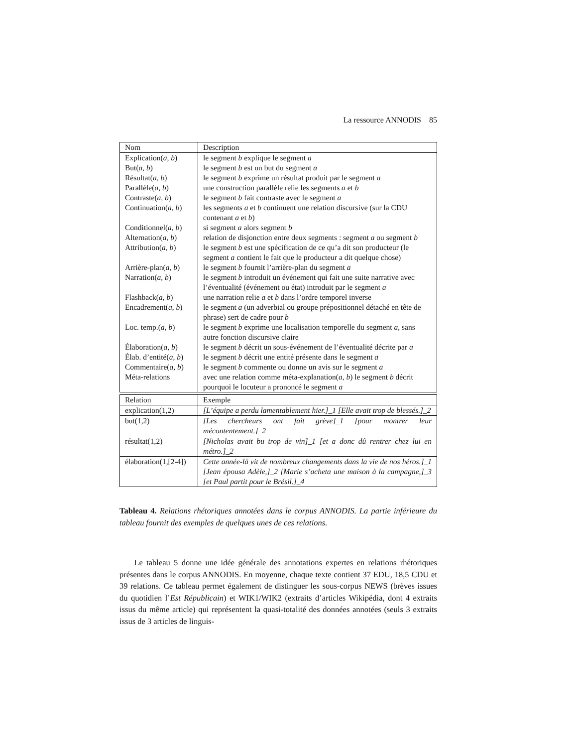La ressource ANNODIS 85
| Nom | Description |
| Explication( a , b ) | le segment b explique le segment a |
| But( a , b ) | le segment b est un but du segment a |
| Résultat( a , b ) | le segment b exprime un résultat produit par le segment a |
| Parallèle( a , b ) | une construction parallèle relie les segments a et b |
| Contraste( a , b ) | le segment b fait contraste avec le segment a |
| Continuation( a , b ) | les segments a et b continuent une relation discursive (sur la CDU contenant a et b ) |
| Conditionnel( a , b ) | si segment a alors segment b |
| Alternation( a , b ) | relation de disjonction entre deux segments : segment a ou segment b |
| Attribution( a , b ) | le segment b est une spécification de ce qu’a dit son producteur (le segment a contient le fait que le producteur a dit quelque chose) |
| Arrière-plan( a , b ) | le segment b fournit l’arrière-plan du segment a |
| Narration( a , b ) | le segment b introduit un événement qui fait une suite narrative avec l’éventualité (événement ou état) introduit par le segment a |
| Flashback( a , b ) | une narration relie a et b dans l’ordre temporel inverse |
| Encadrement( a , b ) | le segment a (un adverbial ou groupe prépositionnel détaché en tête de phrase) sert de cadre pour b |
| Loc. temp.( a , b ) | le segment b exprime une localisation temporelle du segment a , sans autre fonction discursive claire |
| Élaboration( a , b ) | le segment b décrit un sous-événement de l’éventualité décrite par a |
| Élab. d’entité( a , b ) | le segment b décrit une entité présente dans le segment a |
| Commentaire( a , b ) | le segment b commente ou donne un avis sur le segment a |
| Méta-relations | avec une relation comme méta-explanation( a , b ) le segment b décrit pourquoi le locuteur a prononcé le segment a |
| Relation | Exemple |
| explication(1,2) | [L’équipe a perdu lamentablement hier.]_1 [Elle avait trop de blessés.]_2 |
| but(1,2) | [Les chercheurs ont fait grève]_1 [pour montrer leur mécontentement.]_2 |
| résultat(1,2) | [Nicholas avait bu trop de vin]_1 [et a donc dû rentrer chez lui en métro.]_2 |
| élaboration(1,[2-4]) | Cette année-là vit de nombreux changements dans la vie de nos héros.]_1 [Jean épousa Adèle,]_2 [Marie s’acheta une maison à la campagne,]_3 [et Paul partit pour le Brésil.]_4 |
Tableau 4. Relations rhétoriques annotées dans le corpus ANNODIS. La partie inférieure du tableau fournit des exemples de quelques unes de ces relations.
Le tableau 5 donne une idée générale des annotations expertes en relations rhétoriques présentes dans le corpus ANNODIS. En moyenne, chaque texte contient 37 EDU, 18,5 CDU et 39 relations. Ce tableau permet également de distinguer les sous-corpus NEWS (brèves issues du quotidien l’Est Républicain) et WIK1/WIK2 (extraits d’articles Wikipédia, dont 4 extraits issus du même article) qui représentent la quasi-totalité des données annotées (seuls 3 extraits issus de 3 articles de linguis-